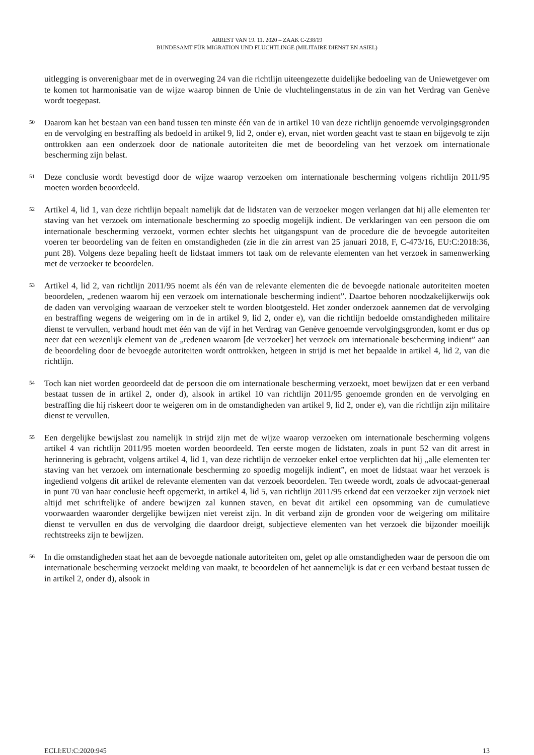ARREST VAN 19. 11. 2020 – ZAAK C-238/19
BUNDESAMT FÜR MIGRATION UND FLÜCHTLINGE (MILITAIRE DIENST EN ASIEL)
uitlegging is onverenigbaar met de in overweging 24 van die richtlijn uiteengezette duidelijke bedoeling van de Uniewetgever om te komen tot harmonisatie van de wijze waarop binnen de Unie de vluchtelingenstatus in de zin van het Verdrag van Genève wordt toegepast.
50
Daarom kan het bestaan van een band tussen ten minste één van de in artikel 10 van deze richtlijn genoemde vervolgingsgronden en de vervolging en bestraffing als bedoeld in artikel 9, lid 2, onder e), ervan, niet worden geacht vast te staan en bijgevolg te zijn onttrokken aan een onderzoek door de nationale autoriteiten die met de beoordeling van het verzoek om internationale bescherming zijn belast.
51
Deze conclusie wordt bevestigd door de wijze waarop verzoeken om internationale bescherming volgens richtlijn 2011/95 moeten worden beoordeeld.
52
Artikel 4, lid 1, van deze richtlijn bepaalt namelijk dat de lidstaten van de verzoeker mogen verlangen dat hij alle elementen ter staving van het verzoek om internationale bescherming zo spoedig mogelijk indient. De verklaringen van een persoon die om internationale bescherming verzoekt, vormen echter slechts het uitgangspunt van de procedure die de bevoegde autoriteiten voeren ter beoordeling van de feiten en omstandigheden (zie in die zin arrest van 25 januari 2018, F, C-473/16, EU:C:2018:36, punt 28). Volgens deze bepaling heeft de lidstaat immers tot taak om de relevante elementen van het verzoek in samenwerking met de verzoeker te beoordelen.
53
Artikel 4, lid 2, van richtlijn 2011/95 noemt als één van de relevante elementen die de bevoegde nationale autoriteiten moeten beoordelen, „redenen waarom hij een verzoek om internationale bescherming indient”. Daartoe behoren noodzakelijkerwijs ook de daden van vervolging waaraan de verzoeker stelt te worden blootgesteld. Het zonder onderzoek aannemen dat de vervolging en bestraffing wegens de weigering om in de in artikel 9, lid 2, onder e), van die richtlijn bedoelde omstandigheden militaire dienst te vervullen, verband houdt met één van de vijf in het Verdrag van Genève genoemde vervolgingsgronden, komt er dus op neer dat een wezenlijk element van de „redenen waarom [de verzoeker] het verzoek om internationale bescherming indient” aan de beoordeling door de bevoegde autoriteiten wordt onttrokken, hetgeen in strijd is met het bepaalde in artikel 4, lid 2, van die richtlijn.
54
Toch kan niet worden geoordeeld dat de persoon die om internationale bescherming verzoekt, moet bewijzen dat er een verband bestaat tussen de in artikel 2, onder d), alsook in artikel 10 van richtlijn 2011/95 genoemde gronden en de vervolging en bestraffing die hij riskeert door te weigeren om in de omstandigheden van artikel 9, lid 2, onder e), van die richtlijn zijn militaire dienst te vervullen.
55
Een dergelijke bewijslast zou namelijk in strijd zijn met de wijze waarop verzoeken om internationale bescherming volgens artikel 4 van richtlijn 2011/95 moeten worden beoordeeld. Ten eerste mogen de lidstaten, zoals in punt 52 van dit arrest in herinnering is gebracht, volgens artikel 4, lid 1, van deze richtlijn de verzoeker enkel ertoe verplichten dat hij „alle elementen ter staving van het verzoek om internationale bescherming zo spoedig mogelijk indient”, en moet de lidstaat waar het verzoek is ingediend volgens dit artikel de relevante elementen van dat verzoek beoordelen. Ten tweede wordt, zoals de advocaat-generaal in punt 70 van haar conclusie heeft opgemerkt, in artikel 4, lid 5, van richtlijn 2011/95 erkend dat een verzoeker zijn verzoek niet altijd met schriftelijke of andere bewijzen zal kunnen staven, en bevat dit artikel een opsomming van de cumulatieve voorwaarden waaronder dergelijke bewijzen niet vereist zijn. In dit verband zijn de gronden voor de weigering om militaire dienst te vervullen en dus de vervolging die daardoor dreigt, subjectieve elementen van het verzoek die bijzonder moeilijk rechtstreeks zijn te bewijzen.
56
In die omstandigheden staat het aan de bevoegde nationale autoriteiten om, gelet op alle omstandigheden waar de persoon die om internationale bescherming verzoekt melding van maakt, te beoordelen of het aannemelijk is dat er een verband bestaat tussen de in artikel 2, onder d), alsook in
ECLI:EU:C:2020:945 13